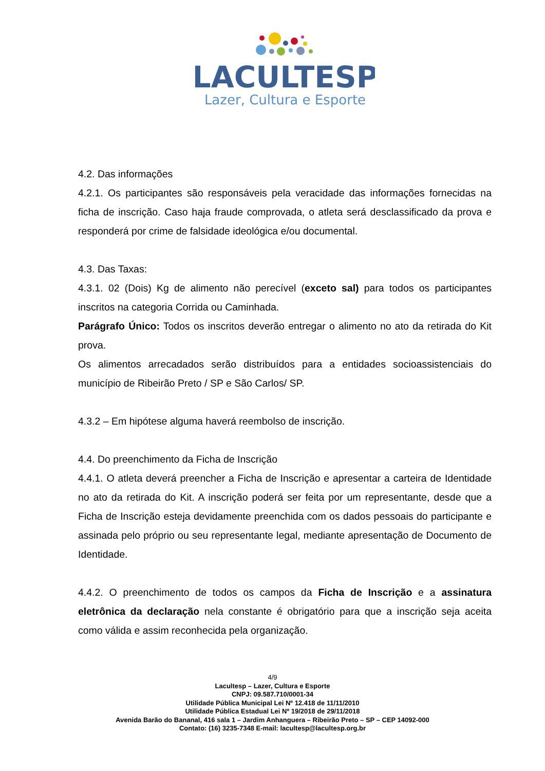LACULTESP
Lazer, Cultura e Esporte
4.2. Das informações
4.2.1. Os participantes são responsáveis pela veracidade das informações fornecidas na ficha de inscrição. Caso haja fraude comprovada, o atleta será desclassificado da prova e responderá por crime de falsidade ideológica e/ou documental.
4.3. Das Taxas:
4.3.1. 02 (Dois) Kg de alimento não perecível (exceto sal) para todos os participantes inscritos na categoria Corrida ou Caminhada.
Parágrafo Único: Todos os inscritos deverão entregar o alimento no ato da retirada do Kit prova.
Os alimentos arrecadados serão distribuídos para a entidades socioassistenciais do município de Ribeirão Preto / SP e São Carlos/ SP.
4.3.2 – Em hipótese alguma haverá reembolso de inscrição.
4.4. Do preenchimento da Ficha de Inscrição
4.4.1. O atleta deverá preencher a Ficha de Inscrição e apresentar a carteira de Identidade no ato da retirada do Kit. A inscrição poderá ser feita por um representante, desde que a Ficha de Inscrição esteja devidamente preenchida com os dados pessoais do participante e assinada pelo próprio ou seu representante legal, mediante apresentação de Documento de Identidade.
4.4.2. O preenchimento de todos os campos da Ficha de Inscrição e a assinatura eletrônica da declaração nela constante é obrigatório para que a inscrição seja aceita como válida e assim reconhecida pela organização.
4/9
Lacultesp – Lazer, Cultura e Esporte
CNPJ: 09.587.710/0001-34
Utilidade Pública Municipal Lei Nº 12.418 de 11/11/2010
Utilidade Pública Estadual Lei Nº 19/2018 de 29/11/2018
Avenida Barão do Bananal, 416 sala 1 – Jardim Anhanguera – Ribeirão Preto – SP – CEP 14092-000
Contato: (16) 3235-7348 E-mail: lacultesp@lacultesp.org.br